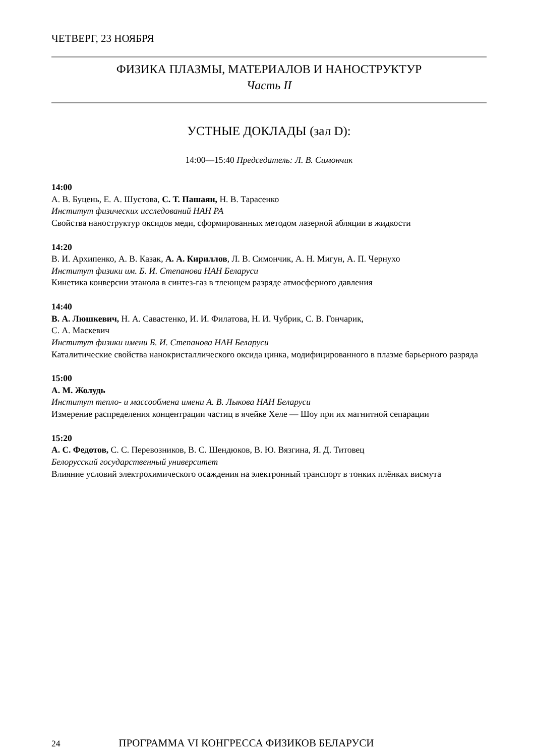ЧЕТВЕРГ, 23 НОЯБРЯ
ФИЗИКА ПЛАЗМЫ, МАТЕРИАЛОВ И НАНОСТРУКТУР
Часть II
УСТНЫЕ ДОКЛАДЫ (зал D):
14:00—15:40 Председатель: Л. В. Симончик
14:00
А. В. Буцень, Е. А. Шустова, С. Т. Пашаян, Н. В. Тарасенко
Институт физических исследований НАН РА
Свойства наноструктур оксидов меди, сформированных методом лазерной абляции в жидкости
14:20
В. И. Архипенко, А. В. Казак, А. А. Кириллов, Л. В. Симончик, А. Н. Мигун, А. П. Чернухо
Институт физики им. Б. И. Степанова НАН Беларуси
Кинетика конверсии этанола в синтез-газ в тлеющем разряде атмосферного давления
14:40
В. А. Люшкевич, Н. А. Савастенко, И. И. Филатова, Н. И. Чубрик, С. В. Гончарик,
С. А. Маскевич
Институт физики имени Б. И. Степанова НАН Беларуси
Каталитические свойства нанокристаллического оксида цинка, модифицированного в плазме барьерного разряда
15:00
А. М. Жолудь
Институт тепло- и массообмена имени А. В. Лыкова НАН Беларуси
Измерение распределения концентрации частиц в ячейке Хеле — Шоу при их магнитной сепарации
15:20
А. С. Федотов, С. С. Перевозников, В. С. Шендюков, В. Ю. Вязгина, Я. Д. Титовец
Белорусский государственный университет
Влияние условий электрохимического осаждения на электронный транспорт в тонких плёнках висмута
24 ПРОГРАММА VI КОНГРЕССА ФИЗИКОВ БЕЛАРУСИ